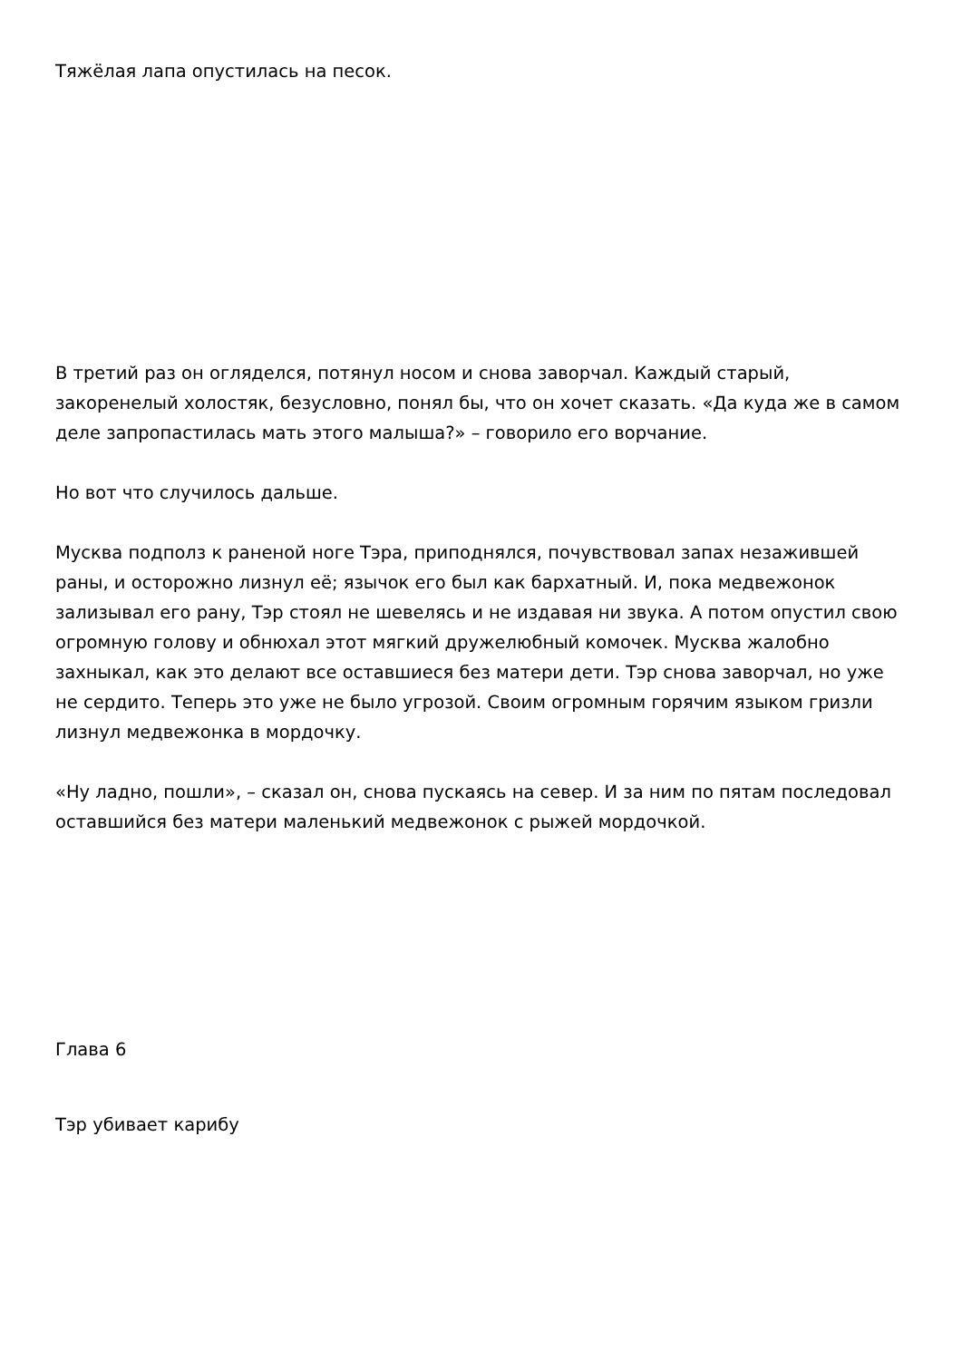Тяжёлая лапа опустилась на песок.
В третий раз он огляделся, потянул носом и снова заворчал. Каждый старый, закоренелый холостяк, безусловно, понял бы, что он хочет сказать. «Да куда же в самом деле запропастилась мать этого малыша?» – говорило его ворчание.
Но вот что случилось дальше.
Мусква подполз к раненой ноге Тэра, приподнялся, почувствовал запах незажившей раны, и осторожно лизнул её; язычок его был как бархатный. И, пока медвежонок зализывал его рану, Тэр стоял не шевелясь и не издавая ни звука. А потом опустил свою огромную голову и обнюхал этот мягкий дружелюбный комочек. Мусква жалобно захныкал, как это делают все оставшиеся без матери дети. Тэр снова заворчал, но уже не сердито. Теперь это уже не было угрозой. Своим огромным горячим языком гризли лизнул медвежонка в мордочку.
«Ну ладно, пошли», – сказал он, снова пускаясь на север. И за ним по пятам последовал оставшийся без матери маленький медвежонок с рыжей мордочкой.
Глава 6
Тэр убивает карибу